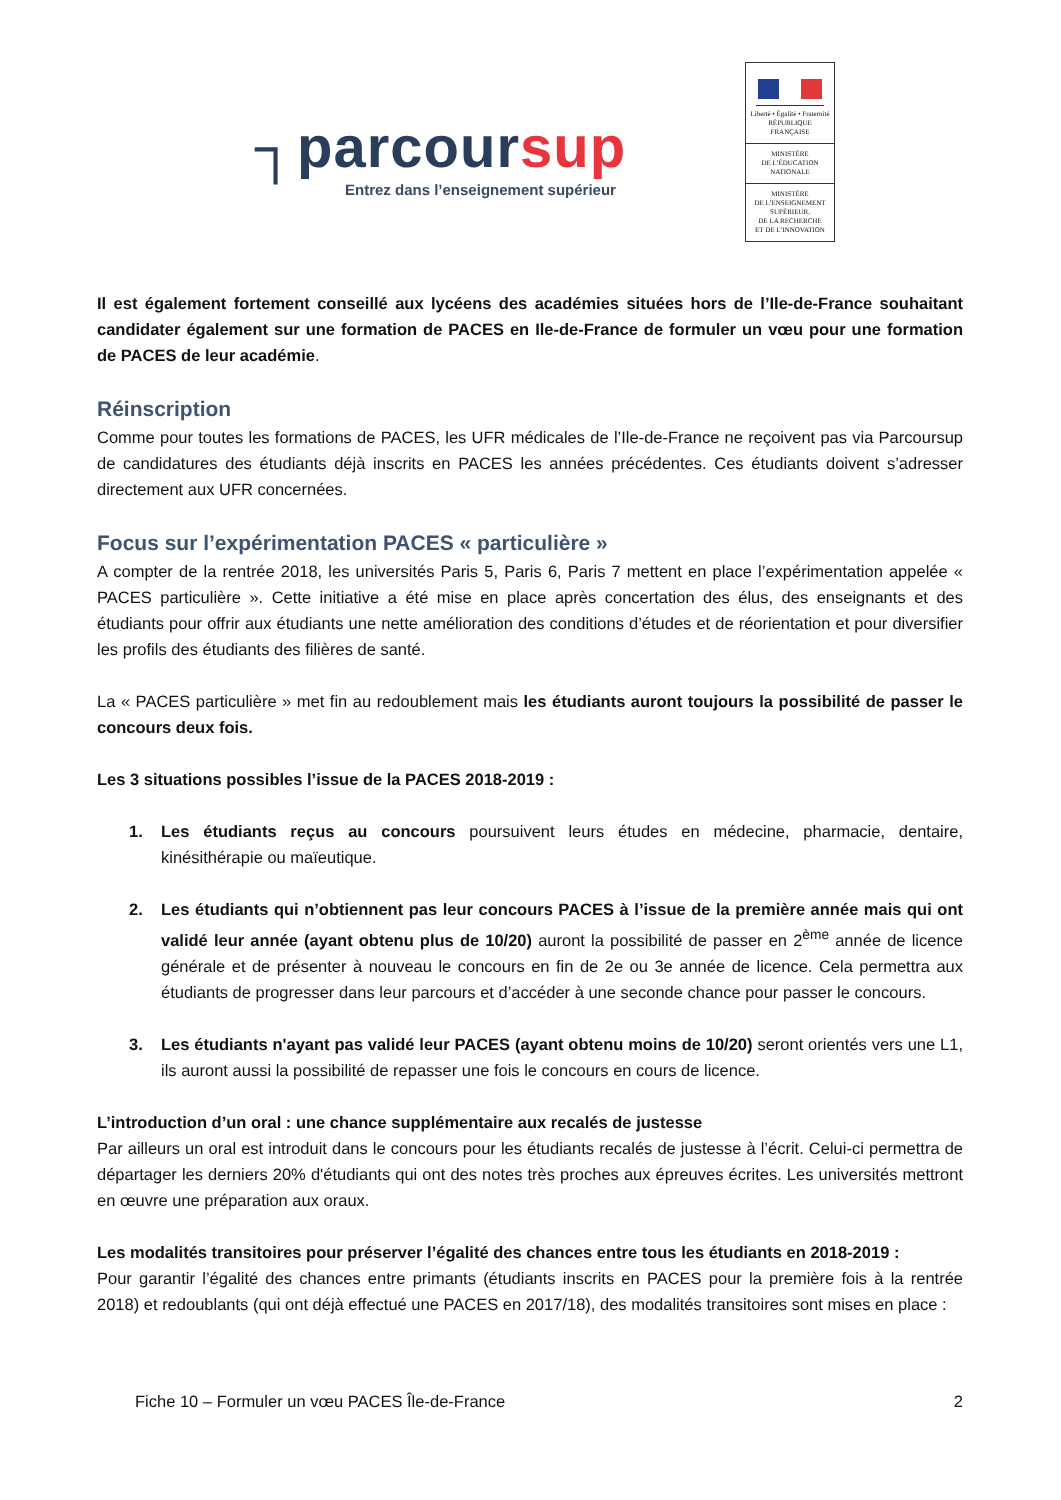┐parcoursup
Entrez dans l’enseignement supérieur
Liberté • Égalité • Fraternité
RÉPUBLIQUE FRANÇAISE
MINISTÈRE
DE L’ÉDUCATION
NATIONALE
MINISTÈRE
DE L’ENSEIGNEMENT
SUPÉRIEUR,
DE LA RECHERCHE
ET DE L’INNOVATION
Il est également fortement conseillé aux lycéens des académies situées hors de l’Ile-de-France souhaitant candidater également sur une formation de PACES en Ile-de-France de formuler un vœu pour une formation de PACES de leur académie.
Réinscription
Comme pour toutes les formations de PACES, les UFR médicales de l’Ile-de-France ne reçoivent pas via Parcoursup de candidatures des étudiants déjà inscrits en PACES les années précédentes. Ces étudiants doivent s’adresser directement aux UFR concernées.
Focus sur l’expérimentation PACES « particulière »
A compter de la rentrée 2018, les universités Paris 5, Paris 6, Paris 7 mettent en place l’expérimentation appelée « PACES particulière ». Cette initiative a été mise en place après concertation des élus, des enseignants et des étudiants pour offrir aux étudiants une nette amélioration des conditions d’études et de réorientation et pour diversifier les profils des étudiants des filières de santé.
La « PACES particulière » met fin au redoublement mais les étudiants auront toujours la possibilité de passer le concours deux fois.
Les 3 situations possibles l’issue de la PACES 2018-2019 :
1. Les étudiants reçus au concours poursuivent leurs études en médecine, pharmacie, dentaire, kinésithérapie ou maïeutique.
2. Les étudiants qui n’obtiennent pas leur concours PACES à l’issue de la première année mais qui ont validé leur année (ayant obtenu plus de 10/20) auront la possibilité de passer en 2<sup>ème</sup> année de licence générale et de présenter à nouveau le concours en fin de 2e ou 3e année de licence. Cela permettra aux étudiants de progresser dans leur parcours et d’accéder à une seconde chance pour passer le concours.
3. Les étudiants n'ayant pas validé leur PACES (ayant obtenu moins de 10/20) seront orientés vers une L1, ils auront aussi la possibilité de repasser une fois le concours en cours de licence.
L’introduction d’un oral : une chance supplémentaire aux recalés de justesse
Par ailleurs un oral est introduit dans le concours pour les étudiants recalés de justesse à l’écrit. Celui-ci permettra de départager les derniers 20% d'étudiants qui ont des notes très proches aux épreuves écrites. Les universités mettront en œuvre une préparation aux oraux.
Les modalités transitoires pour préserver l’égalité des chances entre tous les étudiants en 2018-2019 :
Pour garantir l’égalité des chances entre primants (étudiants inscrits en PACES pour la première fois à la rentrée 2018) et redoublants (qui ont déjà effectué une PACES en 2017/18), des modalités transitoires sont mises en place :
Fiche 10 – Formuler un vœu PACES Île-de-France 2